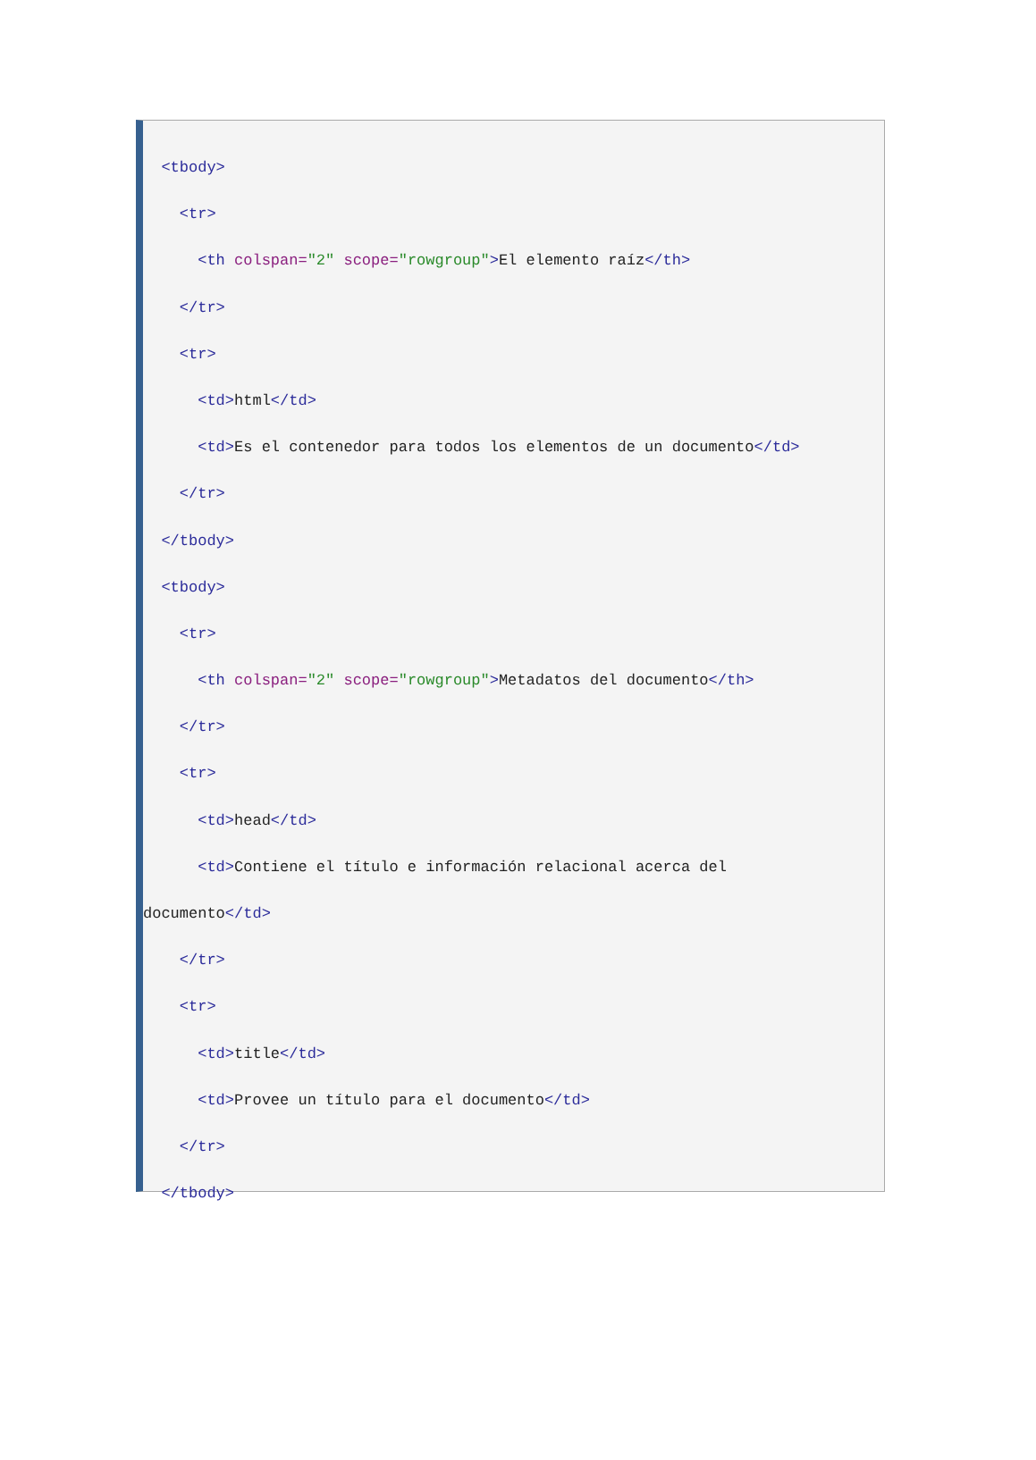<tbody>
<tr>
<th colspan="2" scope="rowgroup">El elemento raíz</th>
</tr>
<tr>
<td>html</td>
<td>Es el contenedor para todos los elementos de un documento</td>
</tr>
</tbody>
<tbody>
<tr>
<th colspan="2" scope="rowgroup">Metadatos del documento</th>
</tr>
<tr>
<td>head</td>
<td>Contiene el título e información relacional acerca del
documento</td>
</tr>
<tr>
<td>title</td>
<td>Provee un título para el documento</td>
</tr>
</tbody>